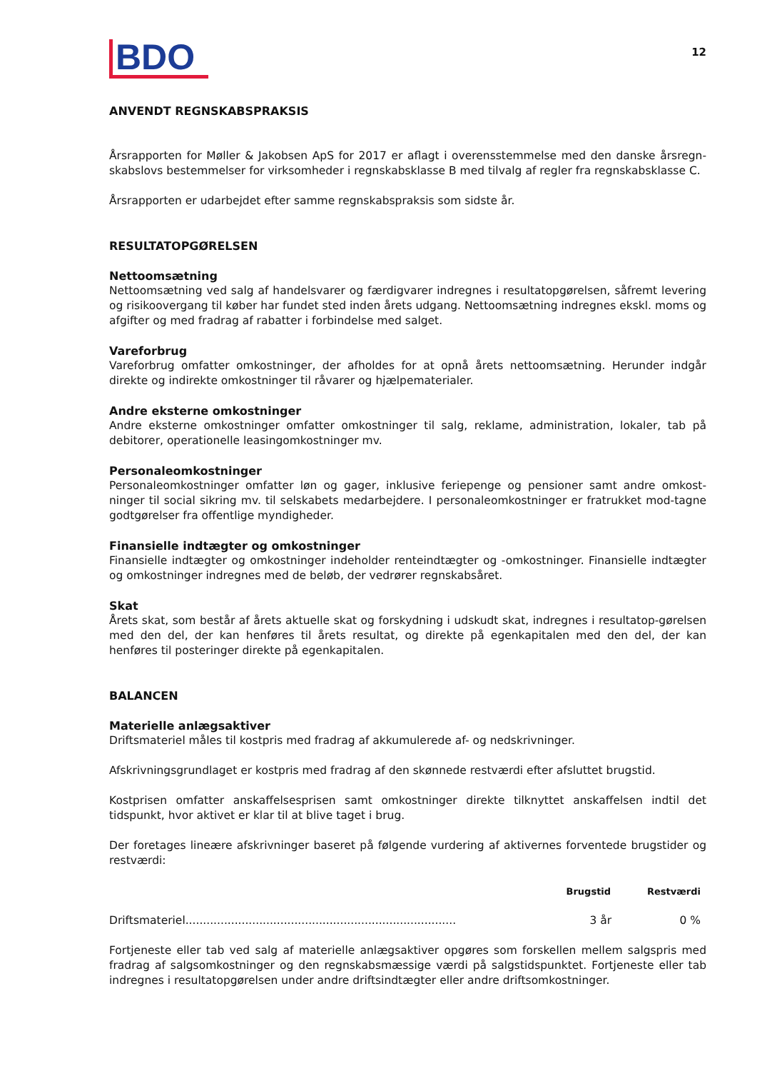BDO
12
ANVENDT REGNSKABSPRAKSIS
Årsrapporten for Møller & Jakobsen ApS for 2017 er aflagt i overensstemmelse med den danske årsregn-skabslovs bestemmelser for virksomheder i regnskabsklasse B med tilvalg af regler fra regnskabsklasse C.
Årsrapporten er udarbejdet efter samme regnskabspraksis som sidste år.
RESULTATOPGØRELSEN
Nettoomsætning
Nettoomsætning ved salg af handelsvarer og færdigvarer indregnes i resultatopgørelsen, såfremt levering og risikoovergang til køber har fundet sted inden årets udgang. Nettoomsætning indregnes ekskl. moms og afgifter og med fradrag af rabatter i forbindelse med salget.
Vareforbrug
Vareforbrug omfatter omkostninger, der afholdes for at opnå årets nettoomsætning. Herunder indgår direkte og indirekte omkostninger til råvarer og hjælpematerialer.
Andre eksterne omkostninger
Andre eksterne omkostninger omfatter omkostninger til salg, reklame, administration, lokaler, tab på debitorer, operationelle leasingomkostninger mv.
Personaleomkostninger
Personaleomkostninger omfatter løn og gager, inklusive feriepenge og pensioner samt andre omkost-ninger til social sikring mv. til selskabets medarbejdere. I personaleomkostninger er fratrukket mod-tagne godtgørelser fra offentlige myndigheder.
Finansielle indtægter og omkostninger
Finansielle indtægter og omkostninger indeholder renteindtægter og -omkostninger. Finansielle indtægter og omkostninger indregnes med de beløb, der vedrører regnskabsåret.
Skat
Årets skat, som består af årets aktuelle skat og forskydning i udskudt skat, indregnes i resultatop-gørelsen med den del, der kan henføres til årets resultat, og direkte på egenkapitalen med den del, der kan henføres til posteringer direkte på egenkapitalen.
BALANCEN
Materielle anlægsaktiver
Driftsmateriel måles til kostpris med fradrag af akkumulerede af- og nedskrivninger.
Afskrivningsgrundlaget er kostpris med fradrag af den skønnede restværdi efter afsluttet brugstid.
Kostprisen omfatter anskaffelsesprisen samt omkostninger direkte tilknyttet anskaffelsen indtil det tidspunkt, hvor aktivet er klar til at blive taget i brug.
Der foretages lineære afskrivninger baseret på følgende vurdering af aktivernes forventede brugstider og restværdi:
| | Brugstid | Restværdi |
| --- | --- | --- |
| Driftsmateriel............................................................................. | 3 år | 0 % |
Fortjeneste eller tab ved salg af materielle anlægsaktiver opgøres som forskellen mellem salgspris med fradrag af salgsomkostninger og den regnskabsmæssige værdi på salgstidspunktet. Fortjeneste eller tab indregnes i resultatopgørelsen under andre driftsindtægter eller andre driftsomkostninger.